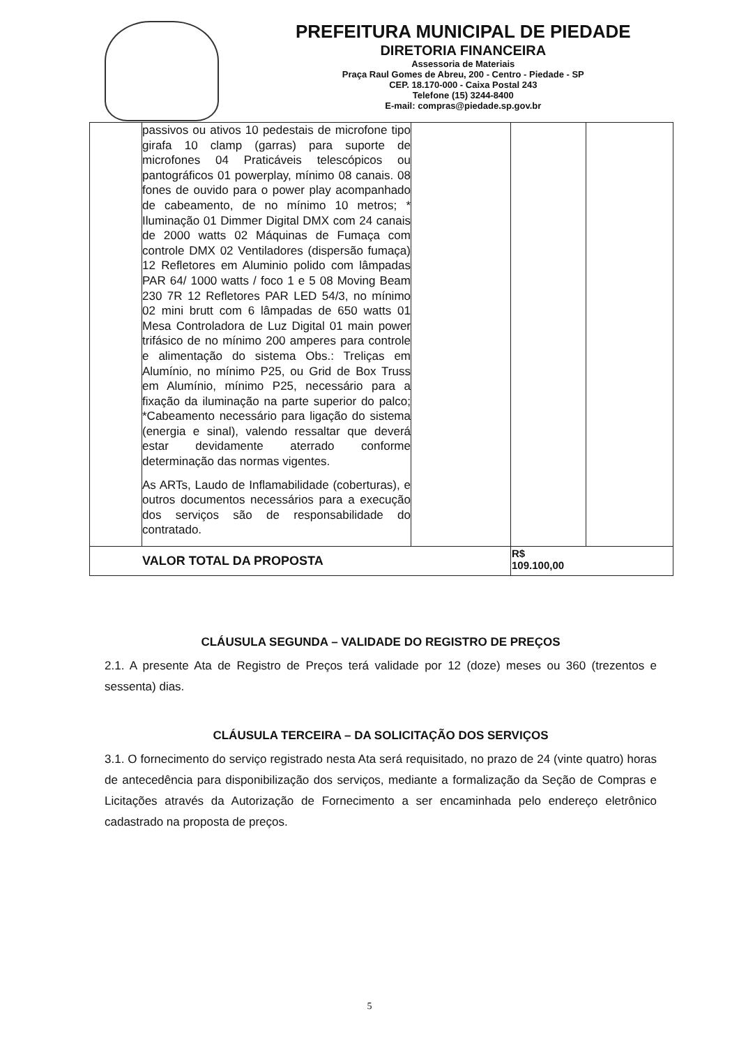PREFEITURA MUNICIPAL DE PIEDADE
DIRETORIA FINANCEIRA
Assessoria de Materiais
Praça Raul Gomes de Abreu, 200 - Centro - Piedade - SP
CEP. 18.170-000 - Caixa Postal 243
Telefone (15) 3244-8400
E-mail: compras@piedade.sp.gov.br
| | passivos ou ativos 10 pedestais de microfone tipo girafa 10 clamp (garras) para suporte de microfones 04 Praticáveis telescópicos ou pantográficos 01 powerplay, mínimo 08 canais. 08 fones de ouvido para o power play acompanhado de cabeamento, de no mínimo 10 metros; * Iluminação 01 Dimmer Digital DMX com 24 canais de 2000 watts 02 Máquinas de Fumaça com controle DMX 02 Ventiladores (dispersão fumaça) 12 Refletores em Aluminio polido com lâmpadas PAR 64/ 1000 watts / foco 1 e 5 08 Moving Beam 230 7R 12 Refletores PAR LED 54/3, no mínimo 02 mini brutt com 6 lâmpadas de 650 watts 01 Mesa Controladora de Luz Digital 01 main power trifásico de no mínimo 200 amperes para controle e alimentação do sistema Obs.: Treliças em Alumínio, no mínimo P25, ou Grid de Box Truss em Alumínio, mínimo P25, necessário para a fixação da iluminação na parte superior do palco; *Cabeamento necessário para ligação do sistema (energia e sinal), valendo ressaltar que deverá estar devidamente aterrado conforme determinação das normas vigentes. As ARTs, Laudo de Inflamabilidade (coberturas), e outros documentos necessários para a execução dos serviços são de responsabilidade do contratado. | | | |
| VALOR TOTAL DA PROPOSTA | | | R$ 109.100,00 | |
CLÁUSULA SEGUNDA – VALIDADE DO REGISTRO DE PREÇOS
2.1. A presente Ata de Registro de Preços terá validade por 12 (doze) meses ou 360 (trezentos e sessenta) dias.
CLÁUSULA TERCEIRA – DA SOLICITAÇÃO DOS SERVIÇOS
3.1. O fornecimento do serviço registrado nesta Ata será requisitado, no prazo de 24 (vinte quatro) horas de antecedência para disponibilização dos serviços, mediante a formalização da Seção de Compras e Licitações através da Autorização de Fornecimento a ser encaminhada pelo endereço eletrônico cadastrado na proposta de preços.
5